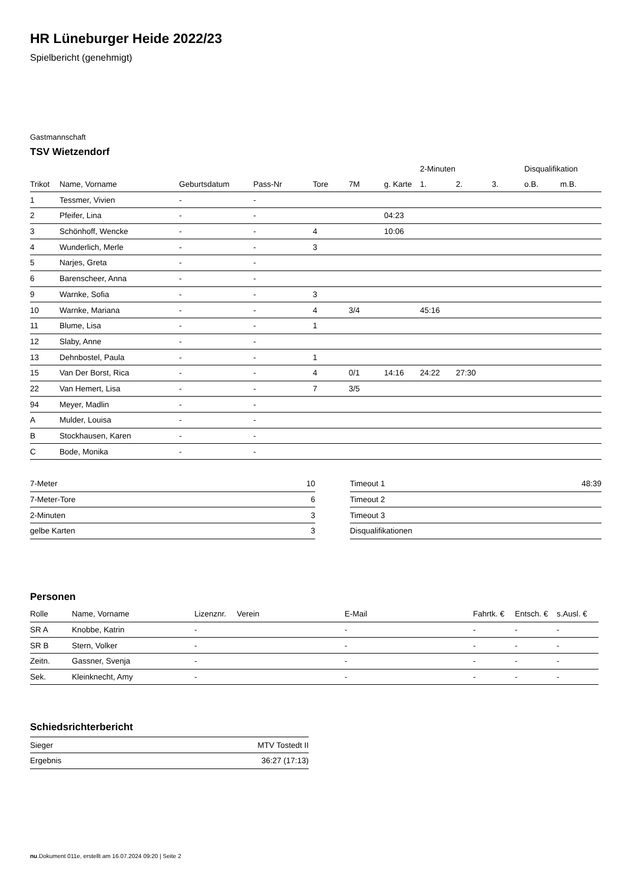HR Lüneburger Heide 2022/23
Spielbericht (genehmigt)
Gastmannschaft
TSV Wietzendorf
| | | | | | | | 2-Minuten | | | Disqualifikation | |
| --- | --- | --- | --- | --- | --- | --- | --- | --- | --- | --- | --- |
| Trikot | Name, Vorname | Geburtsdatum | Pass-Nr | Tore | 7M | g. Karte | 1. | 2. | 3. | o.B. | m.B. |
| 1 | Tessmer, Vivien | - | - | | | | | | | | |
| 2 | Pfeifer, Lina | - | - | | | 04:23 | | | | | |
| 3 | Schönhoff, Wencke | - | - | 4 | | 10:06 | | | | | |
| 4 | Wunderlich, Merle | - | - | 3 | | | | | | | |
| 5 | Narjes, Greta | - | - | | | | | | | | |
| 6 | Barenscheer, Anna | - | - | | | | | | | | |
| 9 | Warnke, Sofia | - | - | 3 | | | | | | | |
| 10 | Warnke, Mariana | - | - | 4 | 3/4 | | 45:16 | | | | |
| 11 | Blume, Lisa | - | - | 1 | | | | | | | |
| 12 | Slaby, Anne | - | - | | | | | | | | |
| 13 | Dehnbostel, Paula | - | - | 1 | | | | | | | |
| 15 | Van Der Borst, Rica | - | - | 4 | 0/1 | 14:16 | 24:22 | 27:30 | | | |
| 22 | Van Hemert, Lisa | - | - | 7 | 3/5 | | | | | | |
| 94 | Meyer, Madlin | - | - | | | | | | | | |
| A | Mulder, Louisa | - | - | | | | | | | | |
| B | Stockhausen, Karen | - | - | | | | | | | | |
| C | Bode, Monika | - | - | | | | | | | | |
| 7-Meter | 10 |
| 7-Meter-Tore | 6 |
| 2-Minuten | 3 |
| gelbe Karten | 3 |
| Timeout 1 | 48:39 |
| Timeout 2 | |
| Timeout 3 | |
| Disqualifikationen | |
Personen
| Rolle | Name, Vorname | Lizenznr. | Verein | E-Mail | Fahrtk. € | Entsch. € | s.Ausl. € |
| --- | --- | --- | --- | --- | --- | --- | --- |
| SR A | Knobbe, Katrin | - | | - | - | - | - |
| SR B | Stern, Volker | - | | - | - | - | - |
| Zeitn. | Gassner, Svenja | - | | - | - | - | - |
| Sek. | Kleinknecht, Amy | - | | - | - | - | - |
Schiedsrichterbericht
| Sieger | MTV Tostedt II |
| Ergebnis | 36:27 (17:13) |
nu.Dokument 011e, erstellt am 16.07.2024 09:20 | Seite 2